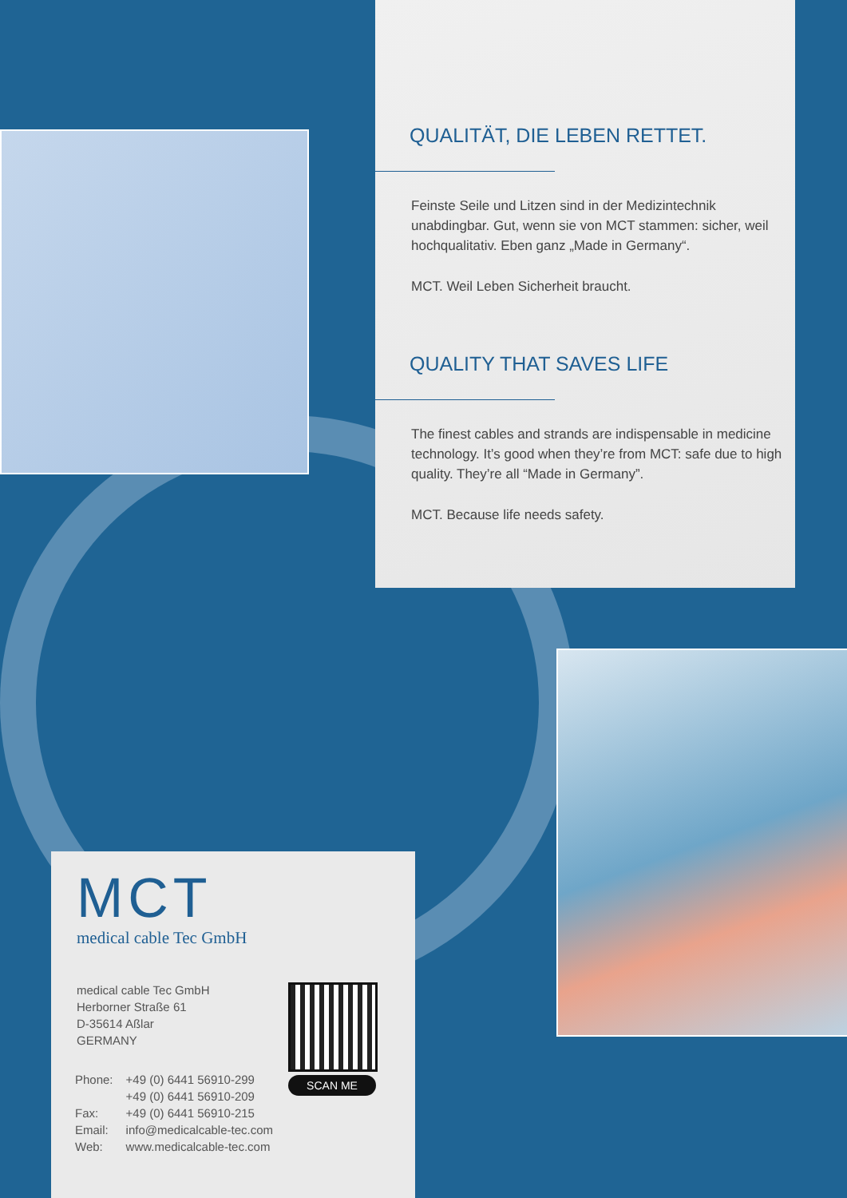QUALITÄT, DIE LEBEN RETTET.
Feinste Seile und Litzen sind in der Medizintechnik unabdingbar. Gut, wenn sie von MCT stammen: sicher, weil hochqualitativ. Eben ganz „Made in Germany“.
MCT. Weil Leben Sicherheit braucht.
QUALITY THAT SAVES LIFE
The finest cables and strands are indispensable in medicine technology. It’s good when they’re from MCT: safe due to high quality. They’re all “Made in Germany”.
MCT. Because life needs safety.
MCT
medical cable Tec GmbH
medical cable Tec GmbH
Herborner Straße 61
D-35614 Aßlar
GERMANY
| Phone: | +49 (0) 6441 56910-299 |
| | +49 (0) 6441 56910-209 |
| Fax: | +49 (0) 6441 56910-215 |
| Email: | info@medicalcable-tec.com |
| Web: | www.medicalcable-tec.com |
SCAN ME